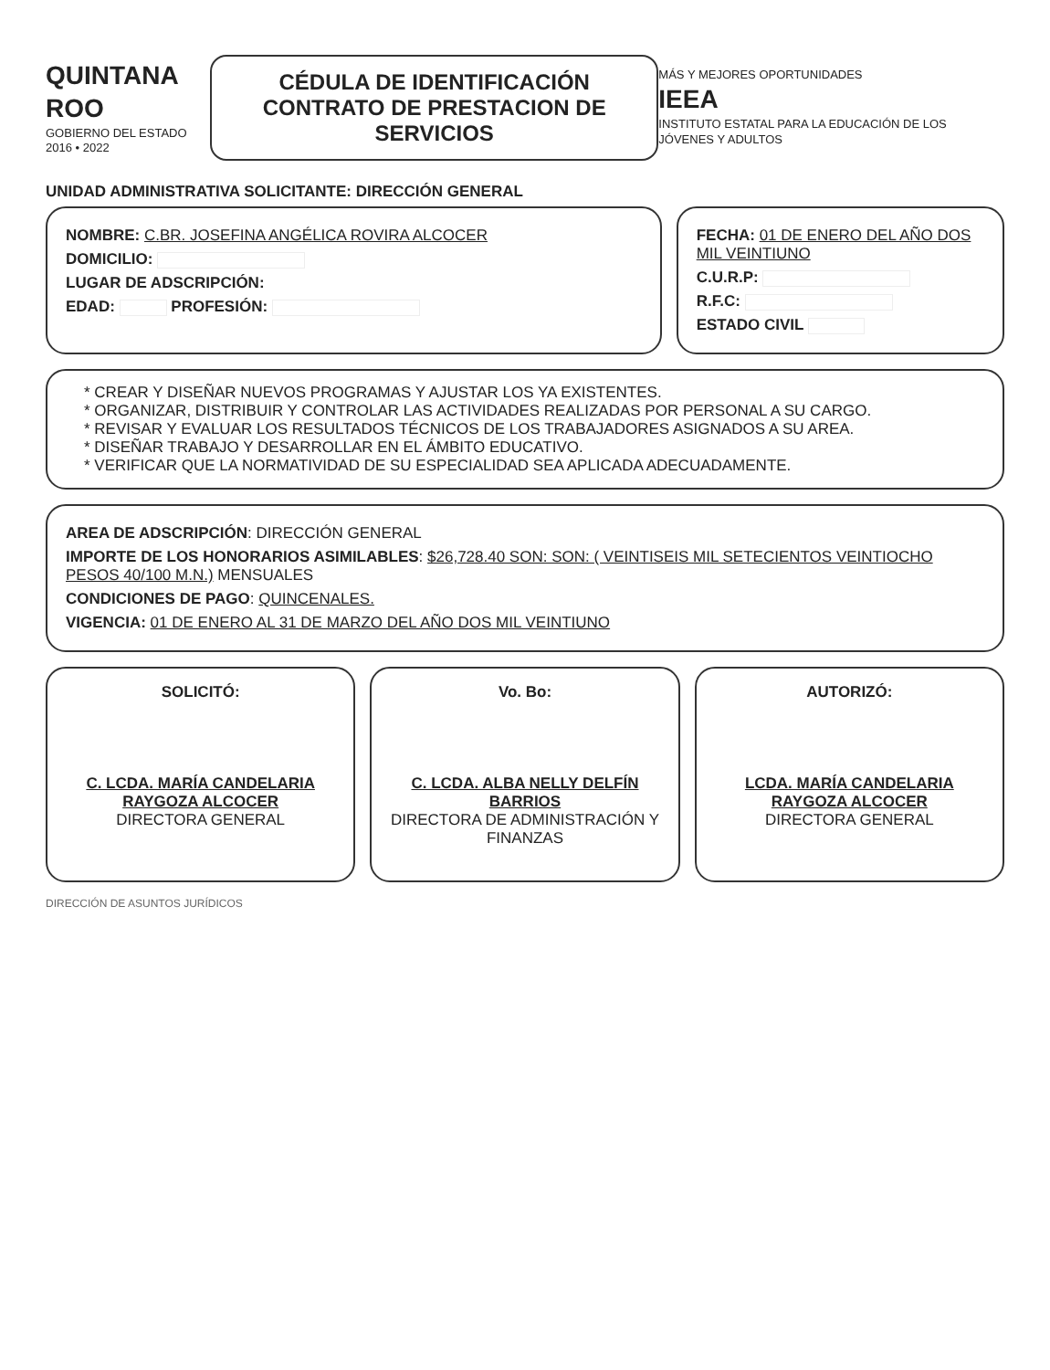QUINTANA ROO
GOBIERNO DEL ESTADO
2016 • 2022
CÉDULA DE IDENTIFICACIÓN
CONTRATO DE PRESTACION DE SERVICIOS
MÁS Y MEJORES OPORTUNIDADES
IEEA
INSTITUTO ESTATAL PARA LA EDUCACIÓN DE LOS JÓVENES Y ADULTOS
UNIDAD ADMINISTRATIVA SOLICITANTE: DIRECCIÓN GENERAL
NOMBRE: C.BR. JOSEFINA ANGÉLICA ROVIRA ALCOCER
DOMICILIO:
LUGAR DE ADSCRIPCIÓN:
EDAD: PROFESIÓN:
FECHA: 01 DE ENERO DEL AÑO DOS MIL VEINTIUNO
C.U.R.P:
R.F.C:
ESTADO CIVIL
* CREAR Y DISEÑAR NUEVOS PROGRAMAS Y AJUSTAR LOS YA EXISTENTES.
* ORGANIZAR, DISTRIBUIR Y CONTROLAR LAS ACTIVIDADES REALIZADAS POR PERSONAL A SU CARGO.
* REVISAR Y EVALUAR LOS RESULTADOS TÉCNICOS DE LOS TRABAJADORES ASIGNADOS A SU AREA.
* DISEÑAR TRABAJO Y DESARROLLAR EN EL ÁMBITO EDUCATIVO.
* VERIFICAR QUE LA NORMATIVIDAD DE SU ESPECIALIDAD SEA APLICADA ADECUADAMENTE.
AREA DE ADSCRIPCIÓN: DIRECCIÓN GENERAL
IMPORTE DE LOS HONORARIOS ASIMILABLES: $26,728.40 SON: SON: ( VEINTISEIS MIL SETECIENTOS VEINTIOCHO PESOS 40/100 M.N.) MENSUALES
CONDICIONES DE PAGO: QUINCENALES.
VIGENCIA: 01 DE ENERO AL 31 DE MARZO DEL AÑO DOS MIL VEINTIUNO
SOLICITÓ:
C. LCDA. MARÍA CANDELARIA RAYGOZA ALCOCER
DIRECTORA GENERAL
Vo. Bo:
C. LCDA. ALBA NELLY DELFÍN BARRIOS
DIRECTORA DE ADMINISTRACIÓN Y FINANZAS
AUTORIZÓ:
LCDA. MARÍA CANDELARIA RAYGOZA ALCOCER
DIRECTORA GENERAL
DIRECCIÓN DE ASUNTOS JURÍDICOS